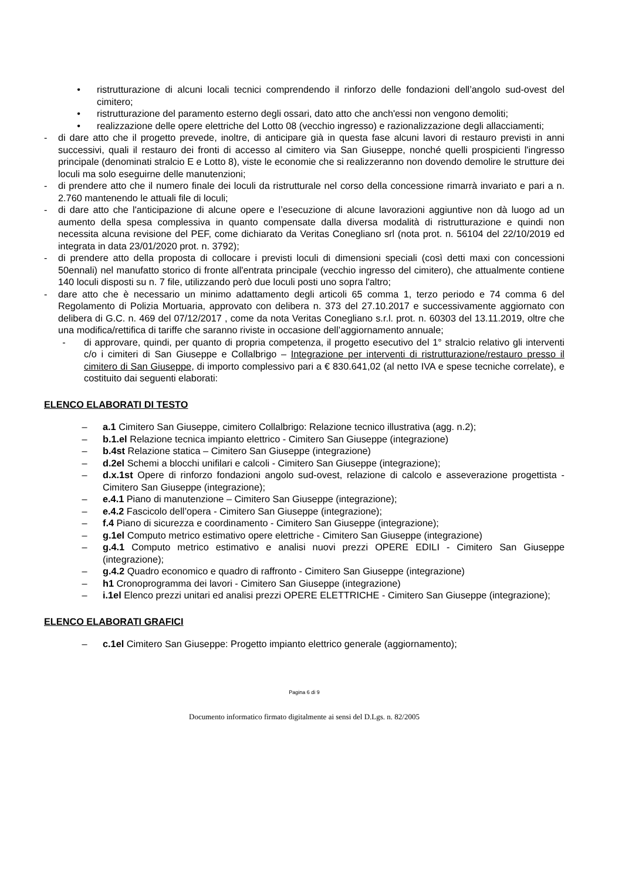• ristrutturazione di alcuni locali tecnici comprendendo il rinforzo delle fondazioni dell’angolo sud-ovest del cimitero;
• ristrutturazione del paramento esterno degli ossari, dato atto che anch'essi non vengono demoliti;
• realizzazione delle opere elettriche del Lotto 08 (vecchio ingresso) e razionalizzazione degli allacciamenti;
- di dare atto che il progetto prevede, inoltre, di anticipare già in questa fase alcuni lavori di restauro previsti in anni successivi, quali il restauro dei fronti di accesso al cimitero via San Giuseppe, nonché quelli prospicienti l'ingresso principale (denominati stralcio E e Lotto 8), viste le economie che si realizzeranno non dovendo demolire le strutture dei loculi ma solo eseguirne delle manutenzioni;
- di prendere atto che il numero finale dei loculi da ristrutturale nel corso della concessione rimarrà invariato e pari a n. 2.760 mantenendo le attuali file di loculi;
- di dare atto che l'anticipazione di alcune opere e l’esecuzione di alcune lavorazioni aggiuntive non dà luogo ad un aumento della spesa complessiva in quanto compensate dalla diversa modalità di ristrutturazione e quindi non necessita alcuna revisione del PEF, come dichiarato da Veritas Conegliano srl (nota prot. n. 56104 del 22/10/2019 ed integrata in data 23/01/2020 prot. n. 3792);
- di prendere atto della proposta di collocare i previsti loculi di dimensioni speciali (così detti maxi con concessioni 50ennali) nel manufatto storico di fronte all'entrata principale (vecchio ingresso del cimitero), che attualmente contiene 140 loculi disposti su n. 7 file, utilizzando però due loculi posti uno sopra l'altro;
- dare atto che è necessario un minimo adattamento degli articoli 65 comma 1, terzo periodo e 74 comma 6 del Regolamento di Polizia Mortuaria, approvato con delibera n. 373 del 27.10.2017 e successivamente aggiornato con delibera di G.C. n. 469 del 07/12/2017 , come da nota Veritas Conegliano s.r.l. prot. n. 60303 del 13.11.2019, oltre che una modifica/rettifica di tariffe che saranno riviste in occasione dell’aggiornamento annuale;
- di approvare, quindi, per quanto di propria competenza, il progetto esecutivo del 1° stralcio relativo gli interventi c/o i cimiteri di San Giuseppe e Collalbrigo – Integrazione per interventi di ristrutturazione/restauro presso il cimitero di San Giuseppe, di importo complessivo pari a € 830.641,02 (al netto IVA e spese tecniche correlate), e costituito dai seguenti elaborati:
ELENCO ELABORATI DI TESTO
– a.1 Cimitero San Giuseppe, cimitero Collalbrigo: Relazione tecnico illustrativa (agg. n.2);
– b.1.el Relazione tecnica impianto elettrico - Cimitero San Giuseppe (integrazione)
– b.4st Relazione statica – Cimitero San Giuseppe (integrazione)
– d.2el Schemi a blocchi unifilari e calcoli - Cimitero San Giuseppe (integrazione);
– d.x.1st Opere di rinforzo fondazioni angolo sud-ovest, relazione di calcolo e asseverazione progettista - Cimitero San Giuseppe (integrazione);
– e.4.1 Piano di manutenzione – Cimitero San Giuseppe (integrazione);
– e.4.2 Fascicolo dell’opera - Cimitero San Giuseppe (integrazione);
– f.4 Piano di sicurezza e coordinamento - Cimitero San Giuseppe (integrazione);
– g.1el Computo metrico estimativo opere elettriche - Cimitero San Giuseppe (integrazione)
– g.4.1 Computo metrico estimativo e analisi nuovi prezzi OPERE EDILI - Cimitero San Giuseppe (integrazione);
– g.4.2 Quadro economico e quadro di raffronto - Cimitero San Giuseppe (integrazione)
– h1 Cronoprogramma dei lavori - Cimitero San Giuseppe (integrazione)
– i.1el Elenco prezzi unitari ed analisi prezzi OPERE ELETTRICHE - Cimitero San Giuseppe (integrazione);
ELENCO ELABORATI GRAFICI
– c.1el Cimitero San Giuseppe: Progetto impianto elettrico generale (aggiornamento);
Pagina 6 di 9
Documento informatico firmato digitalmente ai sensi del D.Lgs. n. 82/2005